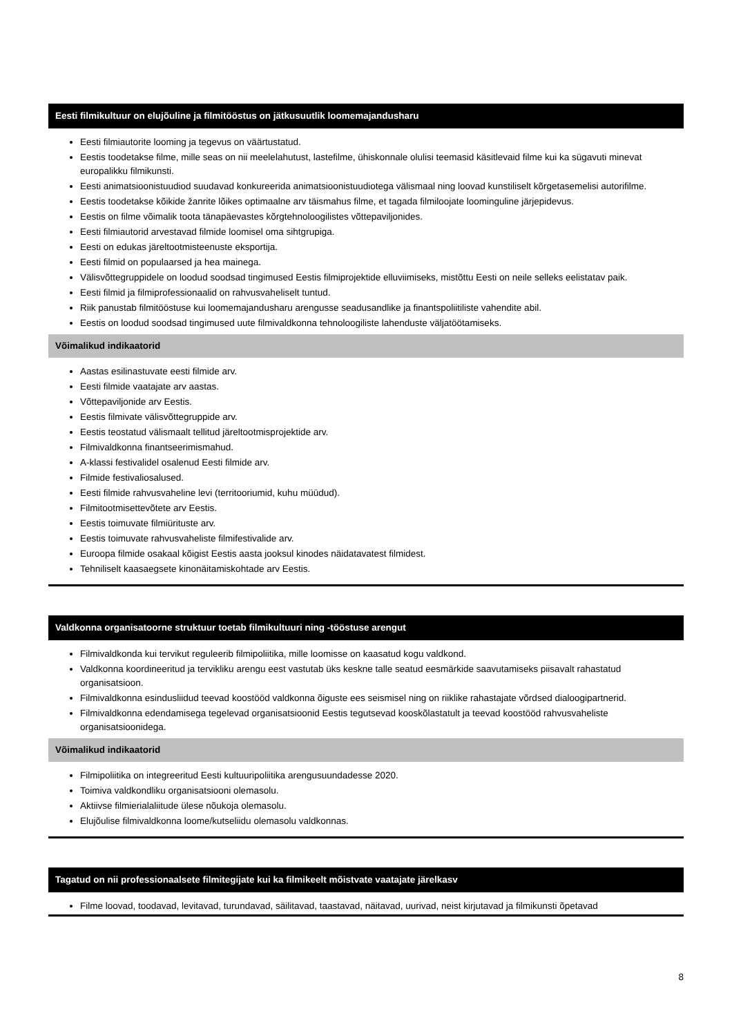Eesti filmikultuur on elujõuline ja filmitööstus on jätkusuutlik loomemajandusharu
Eesti filmiautorite looming ja tegevus on väärtustatud.
Eestis toodetakse filme, mille seas on nii meelelahutust, lastefilme, ühiskonnale olulisi teemasid käsitlevaid filme kui ka sügavuti minevat europalikku filmikunsti.
Eesti animatsioonistuudiod suudavad konkureerida animatsioonistuudiotega välismaal ning loovad kunstiliselt kõrgetasemelisi autorifilme.
Eestis toodetakse kõikide žanrite lõikes optimaalne arv täismahus filme, et tagada filmiloojate loominguline järjepidevus.
Eestis on filme võimalik toota tänapäevastes kõrgtehnoloogilistes võttepaviljonides.
Eesti filmiautorid arvestavad filmide loomisel oma sihtgrupiga.
Eesti on edukas järeltootmisteenuste eksportija.
Eesti filmid on populaarsed ja hea mainega.
Välisvõttegruppidele on loodud soodsad tingimused Eestis filmiprojektide elluviimiseks, mistõttu Eesti on neile selleks eelistatav paik.
Eesti filmid ja filmiprofessionaalid on rahvusvaheliselt tuntud.
Riik panustab filmitööstuse kui loomemajandusharu arengusse seadusandlike ja finantspoliitiliste vahendite abil.
Eestis on loodud soodsad tingimused uute filmivaldkonna tehnoloogiliste lahenduste väljatöötamiseks.
Võimalikud indikaatorid
Aastas esilinastuvate eesti filmide arv.
Eesti filmide vaatajate arv aastas.
Võttepaviljonide arv Eestis.
Eestis filmivate välisvõttegruppide arv.
Eestis teostatud välismaalt tellitud järeltootmisprojektide arv.
Filmivaldkonna finantseerimismahud.
A-klassi festivalidel osalenud Eesti filmide arv.
Filmide festivaliosalused.
Eesti filmide rahvusvaheline levi (territooriumid, kuhu müüdud).
Filmitootmisettevõtete arv Eestis.
Eestis toimuvate filmiürituste arv.
Eestis toimuvate rahvusvaheliste filmifestivalide arv.
Euroopa filmide osakaal kõigist Eestis aasta jooksul kinodes näidatavatest filmidest.
Tehniliselt kaasaegsete kinonäitamiskohtade arv Eestis.
Valdkonna organisatoorne struktuur toetab filmikultuuri ning -tööstuse arengut
Filmivaldkonda kui tervikut reguleerib filmipoliitika, mille loomisse on kaasatud kogu valdkond.
Valdkonna koordineeritud ja tervikliku arengu eest vastutab üks keskne talle seatud eesmärkide saavutamiseks piisavalt rahastatud organisatsioon.
Filmivaldkonna esindusliidud teevad koostööd valdkonna õiguste ees seismisel ning on riiklike rahastajate võrdsed dialoogipartnerid.
Filmivaldkonna edendamisega tegelevad organisatsioonid Eestis tegutsevad kooskõlastatult ja teevad koostööd rahvusvaheliste organisatsioonidega.
Võimalikud indikaatorid
Filmipoliitika on integreeritud Eesti kultuuripoliitika arengusuundadesse 2020.
Toimiva valdkondliku organisatsiooni olemasolu.
Aktiivse filmierialaliitude ülese nõukoja olemasolu.
Elujõulise filmivaldkonna loome/kutseliidu olemasolu valdkonnas.
Tagatud on nii professionaalsete filmitegijate kui ka filmikeelt mõistvate vaatajate järelkasv
Filme loovad, toodavad, levitavad, turundavad, säilitavad, taastavad, näitavad, uurivad, neist kirjutavad ja filmikunsti õpetavad
8